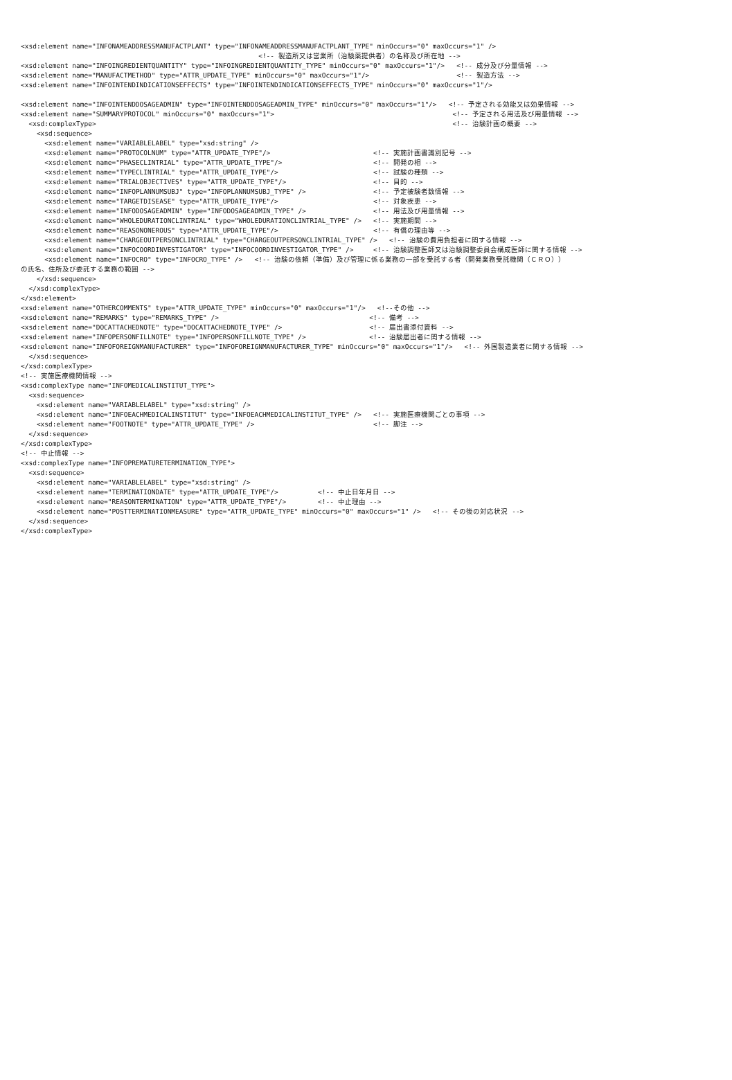<xsd:element name="INFONAMEADDRESSMANUFACTPLANT" type="INFONAMEADDRESSMANUFACTPLANT_TYPE" minOccurs="0" maxOccurs="1" />
                                                            <!-- 製造所又は営業所（治験薬提供者）の名称及び所在地 -->
<xsd:element name="INFOINGREDIENTQUANTITY" type="INFOINGREDIENTQUANTITY_TYPE" minOccurs="0" maxOccurs="1"/>   <!-- 成分及び分量情報 -->
<xsd:element name="MANUFACTMETHOD" type="ATTR_UPDATE_TYPE" minOccurs="0" maxOccurs="1"/>                      <!-- 製造方法 -->
<xsd:element name="INFOINTENDINDICATIONSEFFECTS" type="INFOINTENDINDICATIONSEFFECTS_TYPE" minOccurs="0" maxOccurs="1"/>

<xsd:element name="INFOINTENDDOSAGEADMIN" type="INFOINTENDDOSAGEADMIN_TYPE" minOccurs="0" maxOccurs="1"/>   <!-- 予定される効能又は効果情報 -->
<xsd:element name="SUMMARYPROTOCOL" minOccurs="0" maxOccurs="1">                                             <!-- 予定される用法及び用量情報 -->
  <xsd:complexType>                                                                                          <!-- 治験計画の概要 -->
    <xsd:sequence>
      <xsd:element name="VARIABLELABEL" type="xsd:string" />
      <xsd:element name="PROTOCOLNUM" type="ATTR_UPDATE_TYPE"/>                          <!-- 実施計画書識別記号 -->
      <xsd:element name="PHASECLINTRIAL" type="ATTR_UPDATE_TYPE"/>                       <!-- 開発の相 -->
      <xsd:element name="TYPECLINTRIAL" type="ATTR_UPDATE_TYPE"/>                        <!-- 試験の種類 -->
      <xsd:element name="TRIALOBJECTIVES" type="ATTR_UPDATE_TYPE"/>                      <!-- 目的 -->
      <xsd:element name="INFOPLANNUMSUBJ" type="INFOPLANNUMSUBJ_TYPE" />                 <!-- 予定被験者数情報 -->
      <xsd:element name="TARGETDISEASE" type="ATTR_UPDATE_TYPE"/>                        <!-- 対象疾患 -->
      <xsd:element name="INFODOSAGEADMIN" type="INFODOSAGEADMIN_TYPE" />                 <!-- 用法及び用量情報 -->
      <xsd:element name="WHOLEDURATIONCLINTRIAL" type="WHOLEDURATIONCLINTRIAL_TYPE" />   <!-- 実施期間 -->
      <xsd:element name="REASONONEROUS" type="ATTR_UPDATE_TYPE"/>                        <!-- 有償の理由等 -->
      <xsd:element name="CHARGEOUTPERSONCLINTRIAL" type="CHARGEOUTPERSONCLINTRIAL_TYPE" />   <!-- 治験の費用負担者に関する情報 -->
      <xsd:element name="INFOCOORDINVESTIGATOR" type="INFOCOORDINVESTIGATOR_TYPE" />     <!-- 治験調整医師又は治験調整委員会構成医師に関する情報 -->
      <xsd:element name="INFOCRO" type="INFOCRO_TYPE" />   <!-- 治験の依頼（準備）及び管理に係る業務の一部を受託する者（開発業務受託機関（ＣＲＯ））
の氏名、住所及び委託する業務の範囲 -->
    </xsd:sequence>
  </xsd:complexType>
</xsd:element>
<xsd:element name="OTHERCOMMENTS" type="ATTR_UPDATE_TYPE" minOccurs="0" maxOccurs="1"/>   <!--その他 -->
<xsd:element name="REMARKS" type="REMARKS_TYPE" />                                      <!-- 備考 -->
<xsd:element name="DOCATTACHEDNOTE" type="DOCATTACHEDNOTE_TYPE" />                      <!-- 届出書添付資料 -->
<xsd:element name="INFOPERSONFILLNOTE" type="INFOPERSONFILLNOTE_TYPE" />                <!-- 治験届出者に関する情報 -->
<xsd:element name="INFOFOREIGNMANUFACTURER" type="INFOFOREIGNMANUFACTURER_TYPE" minOccurs="0" maxOccurs="1"/>   <!-- 外国製造業者に関する情報 -->
  </xsd:sequence>
</xsd:complexType>
<!-- 実施医療機関情報 -->
<xsd:complexType name="INFOMEDICALINSTITUT_TYPE">
  <xsd:sequence>
    <xsd:element name="VARIABLELABEL" type="xsd:string" />
    <xsd:element name="INFOEACHMEDICALINSTITUT" type="INFOEACHMEDICALINSTITUT_TYPE" />   <!-- 実施医療機関ごとの事項 -->
    <xsd:element name="FOOTNOTE" type="ATTR_UPDATE_TYPE" />                              <!-- 脚注 -->
  </xsd:sequence>
</xsd:complexType>
<!-- 中止情報 -->
<xsd:complexType name="INFOPREMATURETERMINATION_TYPE">
  <xsd:sequence>
    <xsd:element name="VARIABLELABEL" type="xsd:string" />
    <xsd:element name="TERMINATIONDATE" type="ATTR_UPDATE_TYPE"/>          <!-- 中止日年月日 -->
    <xsd:element name="REASONTERMINATION" type="ATTR_UPDATE_TYPE"/>        <!-- 中止理由 -->
    <xsd:element name="POSTTERMINATIONMEASURE" type="ATTR_UPDATE_TYPE" minOccurs="0" maxOccurs="1" />   <!-- その後の対応状況 -->
  </xsd:sequence>
</xsd:complexType>